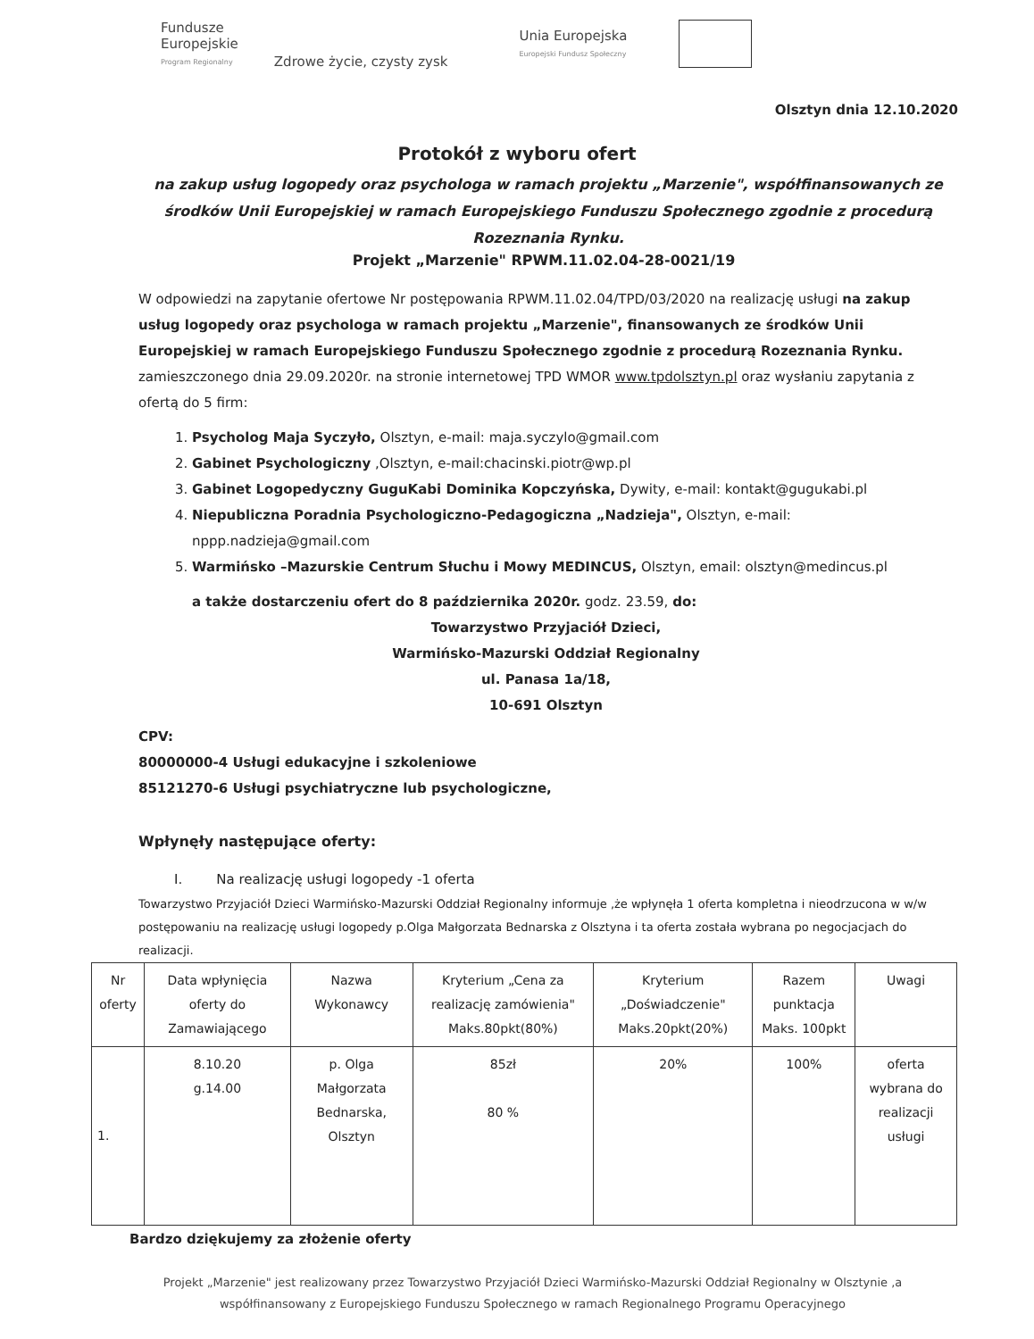Fundusze
Europejskie
Program Regionalny
Zdrowe życie, czysty zysk
Unia Europejska
Europejski Fundusz Społeczny
Olsztyn dnia 12.10.2020
Protokół z wyboru ofert
na zakup usług logopedy oraz psychologa w ramach projektu „Marzenie", współfinansowanych ze środków Unii Europejskiej w ramach Europejskiego Funduszu Społecznego zgodnie z procedurą Rozeznania Rynku.
Projekt „Marzenie" RPWM.11.02.04-28-0021/19
W odpowiedzi na zapytanie ofertowe Nr postępowania RPWM.11.02.04/TPD/03/2020 na realizację usługi na zakup usług logopedy oraz psychologa w ramach projektu „Marzenie", finansowanych ze środków Unii Europejskiej w ramach Europejskiego Funduszu Społecznego zgodnie z procedurą Rozeznania Rynku. zamieszczonego dnia 29.09.2020r. na stronie internetowej TPD WMOR www.tpdolsztyn.pl oraz wysłaniu zapytania z ofertą do 5 firm:
1. Psycholog Maja Syczyło, Olsztyn, e-mail: maja.syczylo@gmail.com
2. Gabinet Psychologiczny ,Olsztyn, e-mail:chacinski.piotr@wp.pl
3. Gabinet Logopedyczny GuguKabi Dominika Kopczyńska, Dywity, e-mail: kontakt@gugukabi.pl
4. Niepubliczna Poradnia Psychologiczno-Pedagogiczna „Nadzieja", Olsztyn, e-mail: nppp.nadzieja@gmail.com
5. Warmińsko –Mazurskie Centrum Słuchu i Mowy MEDINCUS, Olsztyn, email: olsztyn@medincus.pl
a także dostarczeniu ofert do 8 października 2020r. godz. 23.59, do:
Towarzystwo Przyjaciół Dzieci,
Warmińsko-Mazurski Oddział Regionalny
ul. Panasa 1a/18,
10-691 Olsztyn
CPV:
80000000-4 Usługi edukacyjne i szkoleniowe
85121270-6 Usługi psychiatryczne lub psychologiczne,
Wpłynęły następujące oferty:
I. Na realizację usługi logopedy -1 oferta
Towarzystwo Przyjaciół Dzieci Warmińsko-Mazurski Oddział Regionalny informuje ,że wpłynęła 1 oferta kompletna i nieodrzucona w w/w postępowaniu na realizację usługi logopedy p.Olga Małgorzata Bednarska z Olsztyna i ta oferta została wybrana po negocjacjach do realizacji.
| Nr oferty | Data wpłynięcia oferty do Zamawiającego | Nazwa Wykonawcy | Kryterium „Cena za realizację zamówienia" Maks.80pkt(80%) | Kryterium „Doświadczenie" Maks.20pkt(20%) | Razem punktacja Maks. 100pkt | Uwagi |
| --- | --- | --- | --- | --- | --- | --- |
| 1. | 8.10.20 g.14.00 | p. Olga Małgorzata Bednarska, Olsztyn | 85zł 80 % | 20% | 100% | oferta wybrana do realizacji usługi |
Bardzo dziękujemy za złożenie oferty
Projekt „Marzenie" jest realizowany przez Towarzystwo Przyjaciół Dzieci Warmińsko-Mazurski Oddział Regionalny w Olsztynie ,a współfinansowany z Europejskiego Funduszu Społecznego w ramach Regionalnego Programu Operacyjnego